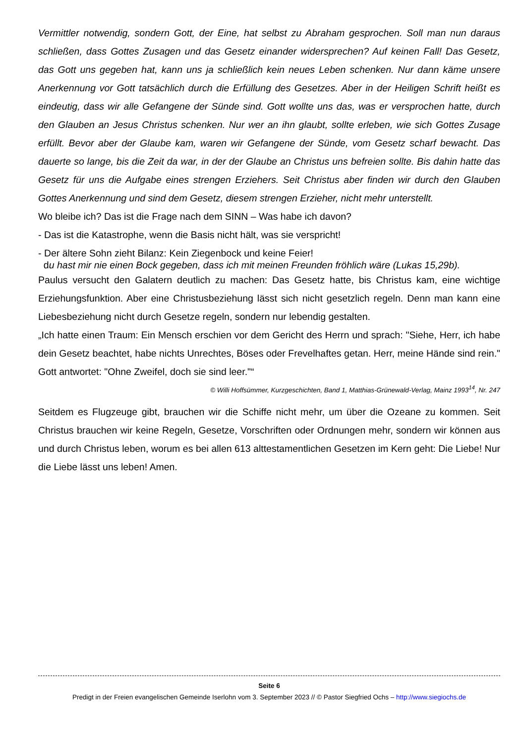Vermittler notwendig, sondern Gott, der Eine, hat selbst zu Abraham gesprochen. Soll man nun daraus schließen, dass Gottes Zusagen und das Gesetz einander widersprechen? Auf keinen Fall! Das Gesetz, das Gott uns gegeben hat, kann uns ja schließlich kein neues Leben schenken. Nur dann käme unsere Anerkennung vor Gott tatsächlich durch die Erfüllung des Gesetzes. Aber in der Heiligen Schrift heißt es eindeutig, dass wir alle Gefangene der Sünde sind. Gott wollte uns das, was er versprochen hatte, durch den Glauben an Jesus Christus schenken. Nur wer an ihn glaubt, sollte erleben, wie sich Gottes Zusage erfüllt. Bevor aber der Glaube kam, waren wir Gefangene der Sünde, vom Gesetz scharf bewacht. Das dauerte so lange, bis die Zeit da war, in der der Glaube an Christus uns befreien sollte. Bis dahin hatte das Gesetz für uns die Aufgabe eines strengen Erziehers. Seit Christus aber finden wir durch den Glauben Gottes Anerkennung und sind dem Gesetz, diesem strengen Erzieher, nicht mehr unterstellt.
Wo bleibe ich? Das ist die Frage nach dem SINN – Was habe ich davon?
- Das ist die Katastrophe, wenn die Basis nicht hält, was sie verspricht!
- Der ältere Sohn zieht Bilanz: Kein Ziegenbock und keine Feier!
du hast mir nie einen Bock gegeben, dass ich mit meinen Freunden fröhlich wäre (Lukas 15,29b).
Paulus versucht den Galatern deutlich zu machen: Das Gesetz hatte, bis Christus kam, eine wichtige Erziehungsfunktion. Aber eine Christusbeziehung lässt sich nicht gesetzlich regeln. Denn man kann eine Liebesbeziehung nicht durch Gesetze regeln, sondern nur lebendig gestalten.
„Ich hatte einen Traum: Ein Mensch erschien vor dem Gericht des Herrn und sprach: "Siehe, Herr, ich habe dein Gesetz beachtet, habe nichts Unrechtes, Böses oder Frevelhaftes getan. Herr, meine Hände sind rein." Gott antwortet: "Ohne Zweifel, doch sie sind leer."“
© Willi Hoffsümmer, Kurzgeschichten, Band 1, Matthias-Grünewald-Verlag, Mainz 1993<sup>14</sup>, Nr. 247
Seitdem es Flugzeuge gibt, brauchen wir die Schiffe nicht mehr, um über die Ozeane zu kommen. Seit Christus brauchen wir keine Regeln, Gesetze, Vorschriften oder Ordnungen mehr, sondern wir können aus und durch Christus leben, worum es bei allen 613 alttestamentlichen Gesetzen im Kern geht: Die Liebe! Nur die Liebe lässt uns leben! Amen.
Seite 6
Predigt in der Freien evangelischen Gemeinde Iserlohn vom 3. September 2023 // © Pastor Siegfried Ochs – http://www.siegiochs.de